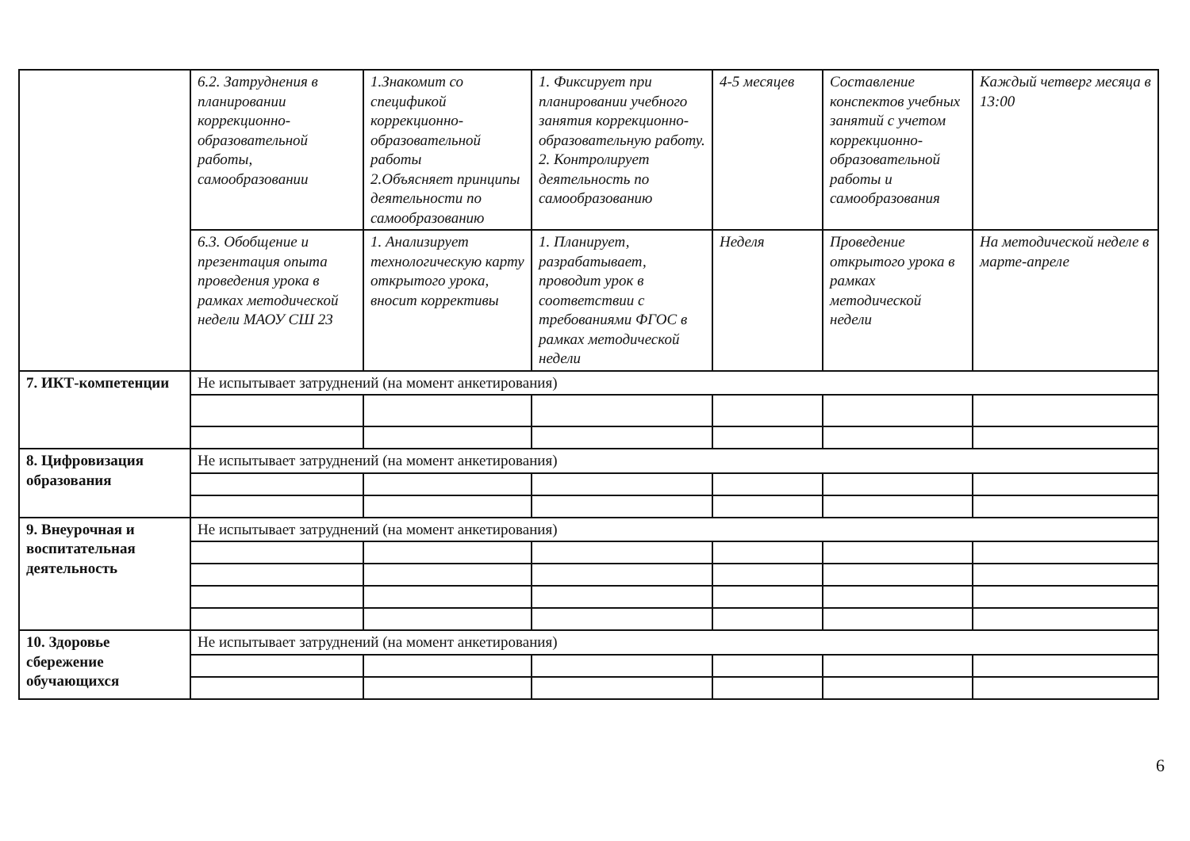| | 6.2. Затруднения в планировании коррекционно-образовательной работы, самообразовании | 1.Знакомит со спецификой коррекционно-образовательной работы 2.Объясняет принципы деятельности по самообразованию | 1. Фиксирует при планировании учебного занятия коррекционно-образовательную работу. 2. Контролирует деятельность по самообразованию | 4-5 месяцев | Составление конспектов учебных занятий с учетом коррекционно-образовательной работы и самообразования | Каждый четверг месяца в 13:00 |
| | 6.3. Обобщение и презентация опыта проведения урока в рамках методической недели МАОУ СШ 23 | 1. Анализирует технологическую карту открытого урока, вносит коррективы | 1. Планирует, разрабатывает, проводит урок в соответствии с требованиями ФГОС в рамках методической недели | Неделя | Проведение открытого урока в рамках методической недели | На методической неделе в марте-апреле |
| 7. ИКТ-компетенции | Не испытывает затруднений (на момент анкетирования) | | | | | |
| 8. Цифровизация образования | Не испытывает затруднений (на момент анкетирования) | | | | | |
| 9. Внеурочная и воспитательная деятельность | Не испытывает затруднений (на момент анкетирования) | | | | | |
| 10. Здоровье сбережение обучающихся | Не испытывает затруднений (на момент анкетирования) | | | | | |
6